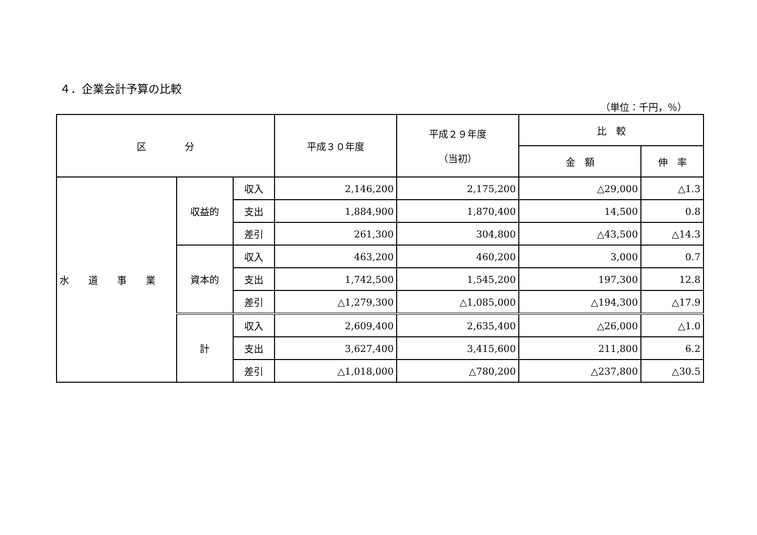４．企業会計予算の比較
（単位：千円，％）
| 区 分 | | | 平成３０年度 | 平成２９年度 （当初） | 比 較 | |
| --- | --- | --- | --- | --- | --- | --- |
| | | | | | 金 額 | 伸 率 |
| 水 道 事 業 | 収益的 | 収入 | 2,146,200 | 2,175,200 | △29,000 | △1.3 |
| | | 支出 | 1,884,900 | 1,870,400 | 14,500 | 0.8 |
| | | 差引 | 261,300 | 304,800 | △43,500 | △14.3 |
| | 資本的 | 収入 | 463,200 | 460,200 | 3,000 | 0.7 |
| | | 支出 | 1,742,500 | 1,545,200 | 197,300 | 12.8 |
| | | 差引 | △1,279,300 | △1,085,000 | △194,300 | △17.9 |
| | 計 | 収入 | 2,609,400 | 2,635,400 | △26,000 | △1.0 |
| | | 支出 | 3,627,400 | 3,415,600 | 211,800 | 6.2 |
| | | 差引 | △1,018,000 | △780,200 | △237,800 | △30.5 |